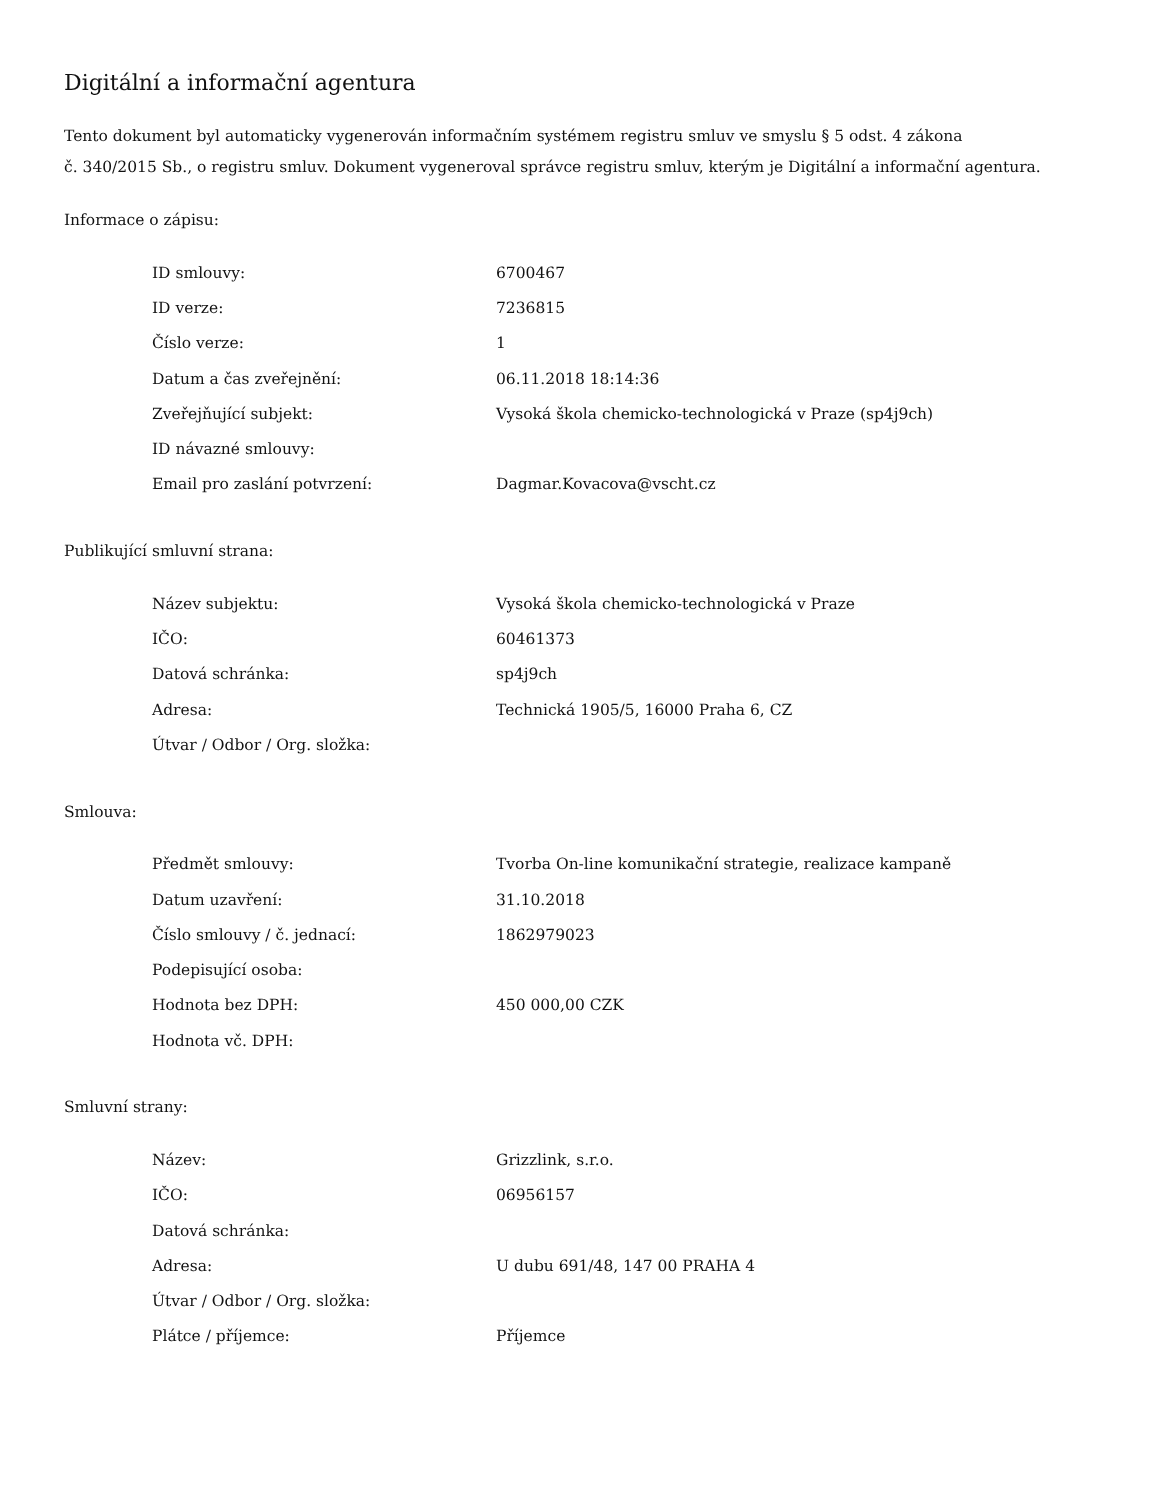Digitální a informační agentura
Tento dokument byl automaticky vygenerován informačním systémem registru smluv ve smyslu § 5 odst. 4 zákona
č. 340/2015 Sb., o registru smluv. Dokument vygeneroval správce registru smluv, kterým je Digitální a informační agentura.
Informace o zápisu:
| ID smlouvy: | 6700467 |
| ID verze: | 7236815 |
| Číslo verze: | 1 |
| Datum a čas zveřejnění: | 06.11.2018 18:14:36 |
| Zveřejňující subjekt: | Vysoká škola chemicko-technologická v Praze (sp4j9ch) |
| ID návazné smlouvy: | |
| Email pro zaslání potvrzení: | Dagmar.Kovacova@vscht.cz |
Publikující smluvní strana:
| Název subjektu: | Vysoká škola chemicko-technologická v Praze |
| IČO: | 60461373 |
| Datová schránka: | sp4j9ch |
| Adresa: | Technická 1905/5, 16000 Praha 6, CZ |
| Útvar / Odbor / Org. složka: | |
Smlouva:
| Předmět smlouvy: | Tvorba On-line komunikační strategie, realizace kampaně |
| Datum uzavření: | 31.10.2018 |
| Číslo smlouvy / č. jednací: | 1862979023 |
| Podepisující osoba: | |
| Hodnota bez DPH: | 450 000,00 CZK |
| Hodnota vč. DPH: | |
Smluvní strany:
| Název: | Grizzlink, s.r.o. |
| IČO: | 06956157 |
| Datová schránka: | |
| Adresa: | U dubu 691/48, 147 00 PRAHA 4 |
| Útvar / Odbor / Org. složka: | |
| Plátce / příjemce: | Příjemce |